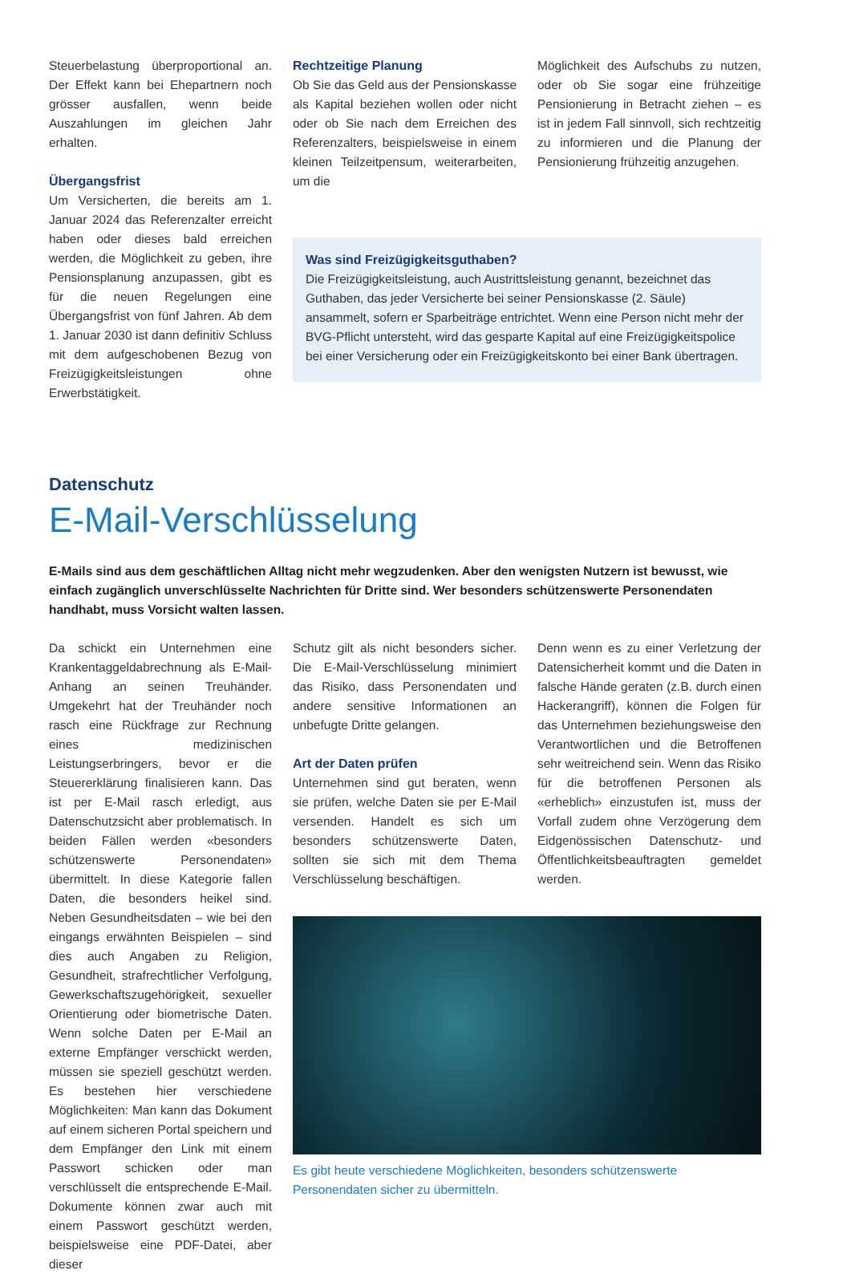Steuerbelastung überproportional an. Der Effekt kann bei Ehepartnern noch grösser ausfallen, wenn beide Auszahlungen im gleichen Jahr erhalten.
Übergangsfrist
Um Versicherten, die bereits am 1. Januar 2024 das Referenzalter erreicht haben oder dieses bald erreichen werden, die Möglichkeit zu geben, ihre Pensionsplanung anzupassen, gibt es für die neuen Regelungen eine Übergangsfrist von fünf Jahren. Ab dem 1. Januar 2030 ist dann definitiv Schluss mit dem aufgeschobenen Bezug von Freizügigkeitsleistungen ohne Erwerbstätigkeit.
Rechtzeitige Planung
Ob Sie das Geld aus der Pensionskasse als Kapital beziehen wollen oder nicht oder ob Sie nach dem Erreichen des Referenzalters, beispielsweise in einem kleinen Teilzeitpensum, weiterarbeiten, um die
Möglichkeit des Aufschubs zu nutzen, oder ob Sie sogar eine frühzeitige Pensionierung in Betracht ziehen – es ist in jedem Fall sinnvoll, sich rechtzeitig zu informieren und die Planung der Pensionierung frühzeitig anzugehen.
Was sind Freizügigkeitsguthaben?
Die Freizügigkeitsleistung, auch Austrittsleistung genannt, bezeichnet das Guthaben, das jeder Versicherte bei seiner Pensionskasse (2. Säule) ansammelt, sofern er Sparbeiträge entrichtet. Wenn eine Person nicht mehr der BVG-Pflicht untersteht, wird das gesparte Kapital auf eine Freizügigkeitspolice bei einer Versicherung oder ein Freizügigkeitskonto bei einer Bank übertragen.
Datenschutz
E-Mail-Verschlüsselung
E-Mails sind aus dem geschäftlichen Alltag nicht mehr wegzudenken. Aber den wenigsten Nutzern ist bewusst, wie einfach zugänglich unverschlüsselte Nachrichten für Dritte sind. Wer besonders schützenswerte Personendaten handhabt, muss Vorsicht walten lassen.
Da schickt ein Unternehmen eine Krankentaggeldabrechnung als E-Mail-Anhang an seinen Treuhänder. Umgekehrt hat der Treuhänder noch rasch eine Rückfrage zur Rechnung eines medizinischen Leistungserbringers, bevor er die Steuererklärung finalisieren kann. Das ist per E-Mail rasch erledigt, aus Datenschutzsicht aber problematisch. In beiden Fällen werden «besonders schützenswerte Personendaten» übermittelt. In diese Kategorie fallen Daten, die besonders heikel sind. Neben Gesundheitsdaten – wie bei den eingangs erwähnten Beispielen – sind dies auch Angaben zu Religion, Gesundheit, strafrechtlicher Verfolgung, Gewerkschaftszugehörigkeit, sexueller Orientierung oder biometrische Daten. Wenn solche Daten per E-Mail an externe Empfänger verschickt werden, müssen sie speziell geschützt werden. Es bestehen hier verschiedene Möglichkeiten: Man kann das Dokument auf einem sicheren Portal speichern und dem Empfänger den Link mit einem Passwort schicken oder man verschlüsselt die entsprechende E-Mail. Dokumente können zwar auch mit einem Passwort geschützt werden, beispielsweise eine PDF-Datei, aber dieser
Schutz gilt als nicht besonders sicher. Die E-Mail-Verschlüsselung minimiert das Risiko, dass Personendaten und andere sensitive Informationen an unbefugte Dritte gelangen.
Art der Daten prüfen
Unternehmen sind gut beraten, wenn sie prüfen, welche Daten sie per E-Mail versenden. Handelt es sich um besonders schützenswerte Daten, sollten sie sich mit dem Thema Verschlüsselung beschäftigen.
Denn wenn es zu einer Verletzung der Datensicherheit kommt und die Daten in falsche Hände geraten (z.B. durch einen Hackerangriff), können die Folgen für das Unternehmen beziehungsweise den Verantwortlichen und die Betroffenen sehr weitreichend sein. Wenn das Risiko für die betroffenen Personen als «erheblich» einzustufen ist, muss der Vorfall zudem ohne Verzögerung dem Eidgenössischen Datenschutz- und Öffentlichkeitsbeauftragten gemeldet werden.
Es gibt heute verschiedene Möglichkeiten, besonders schützenswerte Personendaten sicher zu übermitteln.